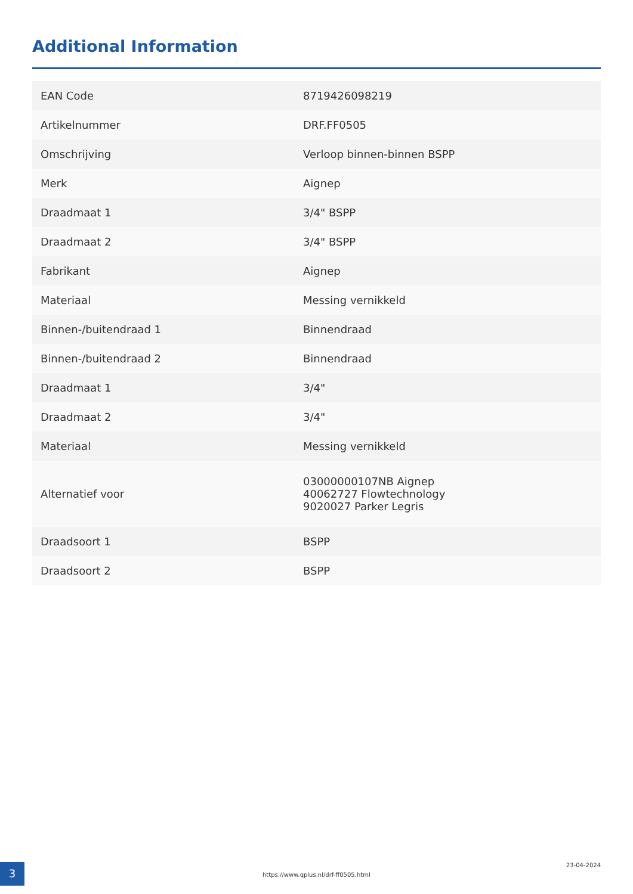Additional Information
| EAN Code | 8719426098219 |
| Artikelnummer | DRF.FF0505 |
| Omschrijving | Verloop binnen-binnen BSPP |
| Merk | Aignep |
| Draadmaat 1 | 3/4" BSPP |
| Draadmaat 2 | 3/4" BSPP |
| Fabrikant | Aignep |
| Materiaal | Messing vernikkeld |
| Binnen-/buitendraad 1 | Binnendraad |
| Binnen-/buitendraad 2 | Binnendraad |
| Draadmaat 1 | 3/4" |
| Draadmaat 2 | 3/4" |
| Materiaal | Messing vernikkeld |
| Alternatief voor | 03000000107NB Aignep 40062727 Flowtechnology 9020027 Parker Legris |
| Draadsoort 1 | BSPP |
| Draadsoort 2 | BSPP |
3
https://www.qplus.nl/drf-ff0505.html
23-04-2024